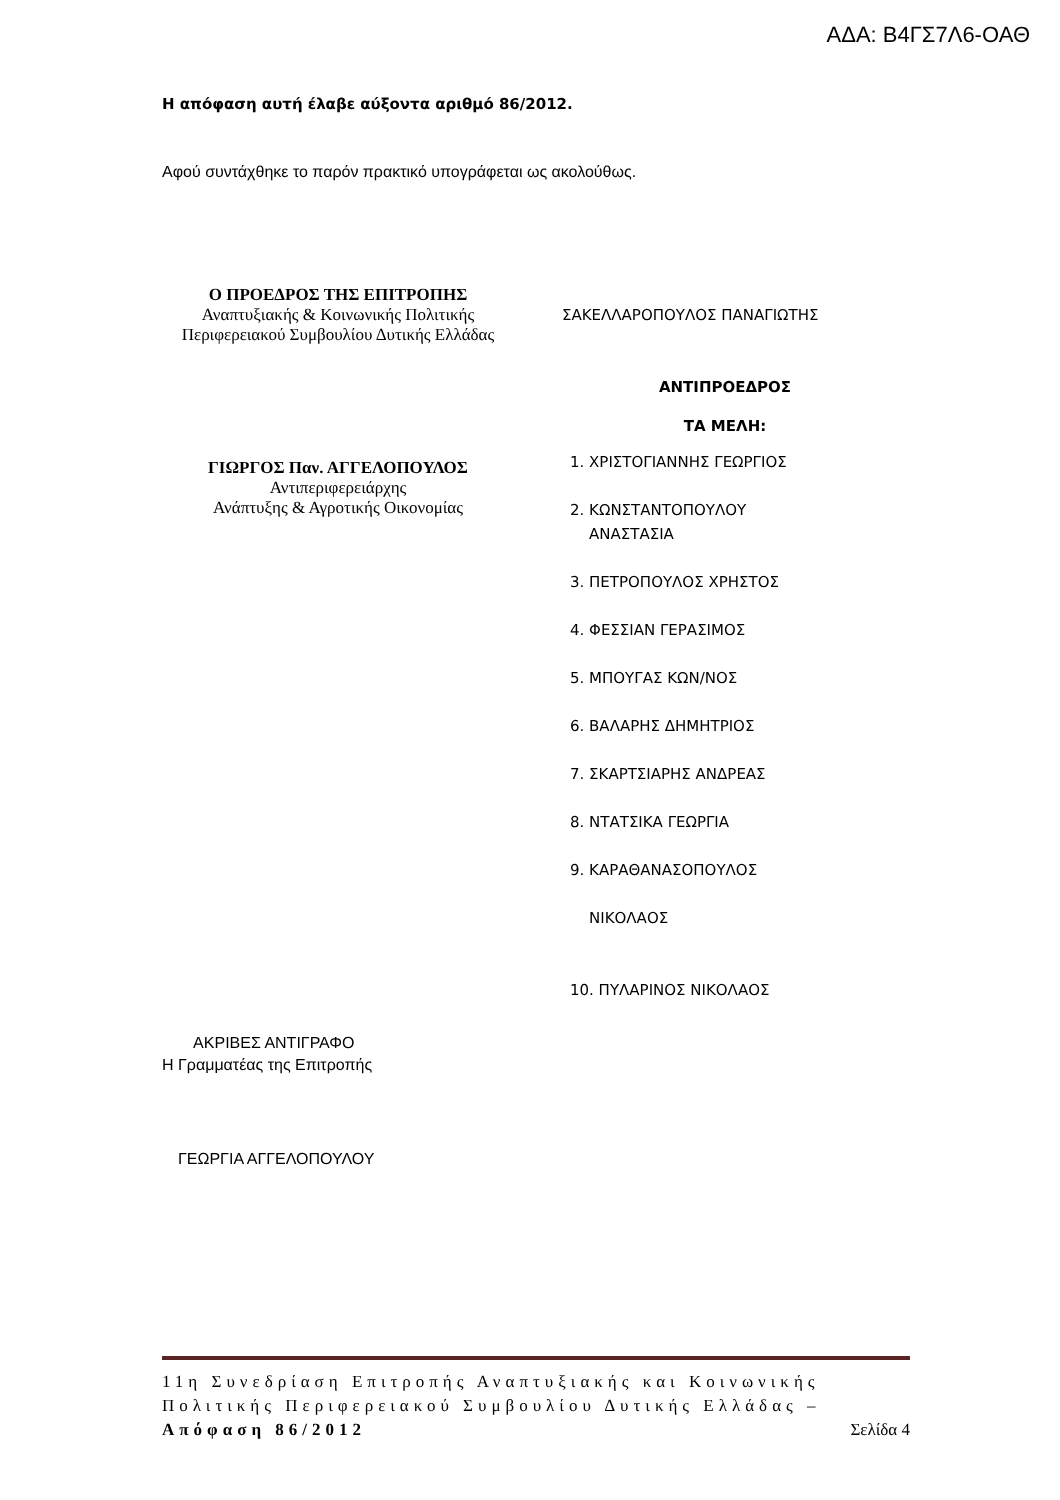ΑΔΑ: Β4ΓΣ7Λ6-ΟΑΘ
Η απόφαση αυτή έλαβε αύξοντα αριθμό 86/2012.
Αφού συντάχθηκε το παρόν πρακτικό υπογράφεται ως ακολούθως.
Ο ΠΡΟΕΔΡΟΣ ΤΗΣ ΕΠΙΤΡΟΠΗΣ
Αναπτυξιακής & Κοινωνικής Πολιτικής Περιφερειακού Συμβουλίου Δυτικής Ελλάδας
ΓΙΩΡΓΟΣ Παν. ΑΓΓΕΛΟΠΟΥΛΟΣ
Αντιπεριφερειάρχης
Ανάπτυξης & Αγροτικής Οικονομίας
ΣΑΚΕΛΛΑΡΟΠΟΥΛΟΣ ΠΑΝΑΓΙΩΤΗΣ
ΑΝΤΙΠΡΟΕΔΡΟΣ
ΤΑ ΜΕΛΗ:
1. ΧΡΙΣΤΟΓΙΑΝΝΗΣ ΓΕΩΡΓΙΟΣ
2. ΚΩΝΣΤΑΝΤΟΠΟΥΛΟΥ
ΑΝΑΣΤΑΣΙΑ
3. ΠΕΤΡΟΠΟΥΛΟΣ ΧΡΗΣΤΟΣ
4. ΦΕΣΣΙΑΝ ΓΕΡΑΣΙΜΟΣ
5. ΜΠΟΥΓΑΣ ΚΩΝ/ΝΟΣ
6. ΒΑΛΑΡΗΣ ΔΗΜΗΤΡΙΟΣ
7. ΣΚΑΡΤΣΙΑΡΗΣ ΑΝΔΡΕΑΣ
8. ΝΤΑΤΣΙΚΑ ΓΕΩΡΓΙΑ
9. ΚΑΡΑΘΑΝΑΣΟΠΟΥΛΟΣ
ΝΙΚΟΛΑΟΣ
10. ΠΥΛΑΡΙΝΟΣ ΝΙΚΟΛΑΟΣ
ΑΚΡΙΒΕΣ ΑΝΤΙΓΡΑΦΟ
Η Γραμματέας της Επιτροπής
ΓΕΩΡΓΙΑ ΑΓΓΕΛΟΠΟΥΛΟΥ
11η Συνεδρίαση Επιτροπής Αναπτυξιακής και Κοινωνικής Πολιτικής Περιφερειακού Συμβουλίου Δυτικής Ελλάδας –Απόφαση 86/2012 Σελίδα 4